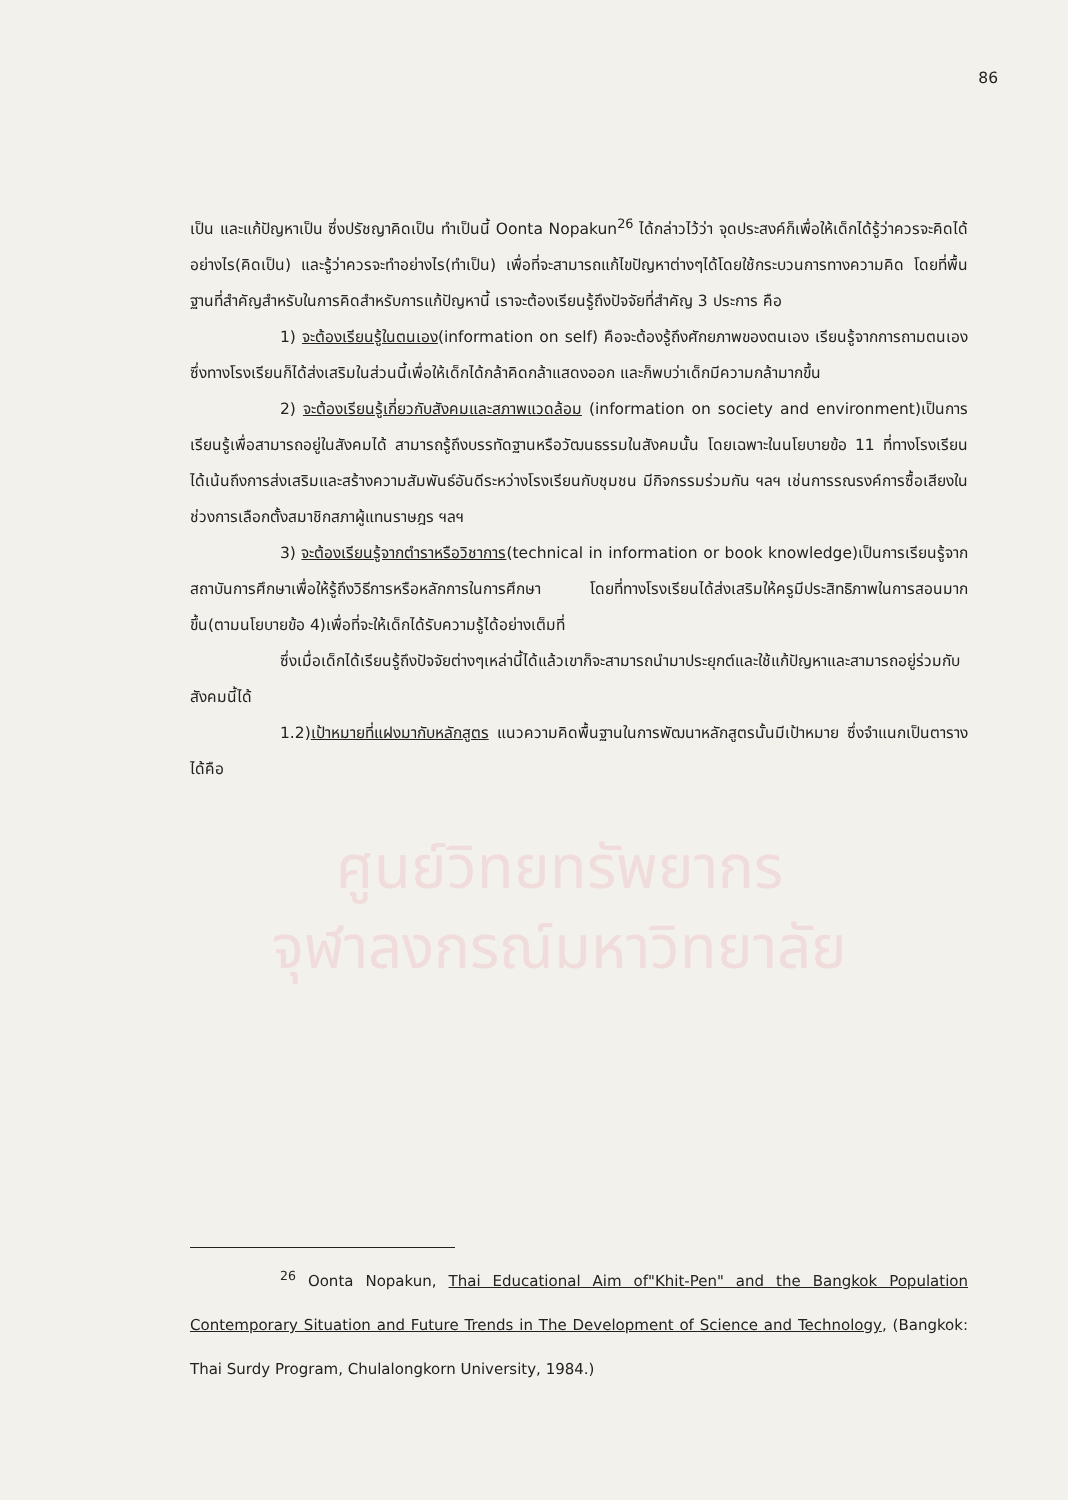86
เป็น และแก้ปัญหาเป็น ซึ่งปรัชญาคิดเป็น ทำเป็นนี้ Oonta Nopakun<sup>26</sup> ได้กล่าวไว้ว่า จุดประสงค์ก็เพื่อให้เด็กได้รู้ว่าควรจะคิดได้อย่างไร(คิดเป็น) และรู้ว่าควรจะทำอย่างไร(ทำเป็น) เพื่อที่จะสามารถแก้ไขปัญหาต่างๆได้โดยใช้กระบวนการทางความคิด โดยที่พื้นฐานที่สำคัญสำหรับในการคิดสำหรับการแก้ปัญหานี้ เราจะต้องเรียนรู้ถึงปัจจัยที่สำคัญ 3 ประการ คือ
1) จะต้องเรียนรู้ในตนเอง(information on self) คือจะต้องรู้ถึงศักยภาพของตนเอง เรียนรู้จากการถามตนเอง ซึ่งทางโรงเรียนก็ได้ส่งเสริมในส่วนนี้เพื่อให้เด็กได้กล้าคิดกล้าแสดงออก และก็พบว่าเด็กมีความกล้ามากขึ้น
2) จะต้องเรียนรู้เกี่ยวกับสังคมและสภาพแวดล้อม (information on society and environment)เป็นการเรียนรู้เพื่อสามารถอยู่ในสังคมได้ สามารถรู้ถึงบรรทัดฐานหรือวัฒนธรรมในสังคมนั้น โดยเฉพาะในนโยบายข้อ 11 ที่ทางโรงเรียนได้เน้นถึงการส่งเสริมและสร้างความสัมพันธ์อันดีระหว่างโรงเรียนกับชุมชน มีกิจกรรมร่วมกัน ฯลฯ เช่นการรณรงค์การซื้อเสียงในช่วงการเลือกตั้งสมาชิกสภาผู้แทนราษฎร ฯลฯ
3) จะต้องเรียนรู้จากตำราหรือวิชาการ(technical in information or book knowledge)เป็นการเรียนรู้จากสถาบันการศึกษาเพื่อให้รู้ถึงวิธีการหรือหลักการในการศึกษา โดยที่ทางโรงเรียนได้ส่งเสริมให้ครูมีประสิทธิภาพในการสอนมากขึ้น(ตามนโยบายข้อ 4)เพื่อที่จะให้เด็กได้รับความรู้ได้อย่างเต็มที่
ซึ่งเมื่อเด็กได้เรียนรู้ถึงปัจจัยต่างๆเหล่านี้ได้แล้วเขาก็จะสามารถนำมาประยุกต์และใช้แก้ปัญหาและสามารถอยู่ร่วมกับสังคมนี้ได้
1.2)เป้าหมายที่แฝงมากับหลักสูตร แนวความคิดพื้นฐานในการพัฒนาหลักสูตรนั้นมีเป้าหมาย ซึ่งจำแนกเป็นตารางได้คือ
ศูนย์วิทยทรัพยากร
จุฬาลงกรณ์มหาวิทยาลัย
<sup>26</sup> Oonta Nopakun, Thai Educational Aim of"Khit-Pen" and the Bangkok Population Contemporary Situation and Future Trends in The Development of Science and Technology, (Bangkok: Thai Surdy Program, Chulalongkorn University, 1984.)